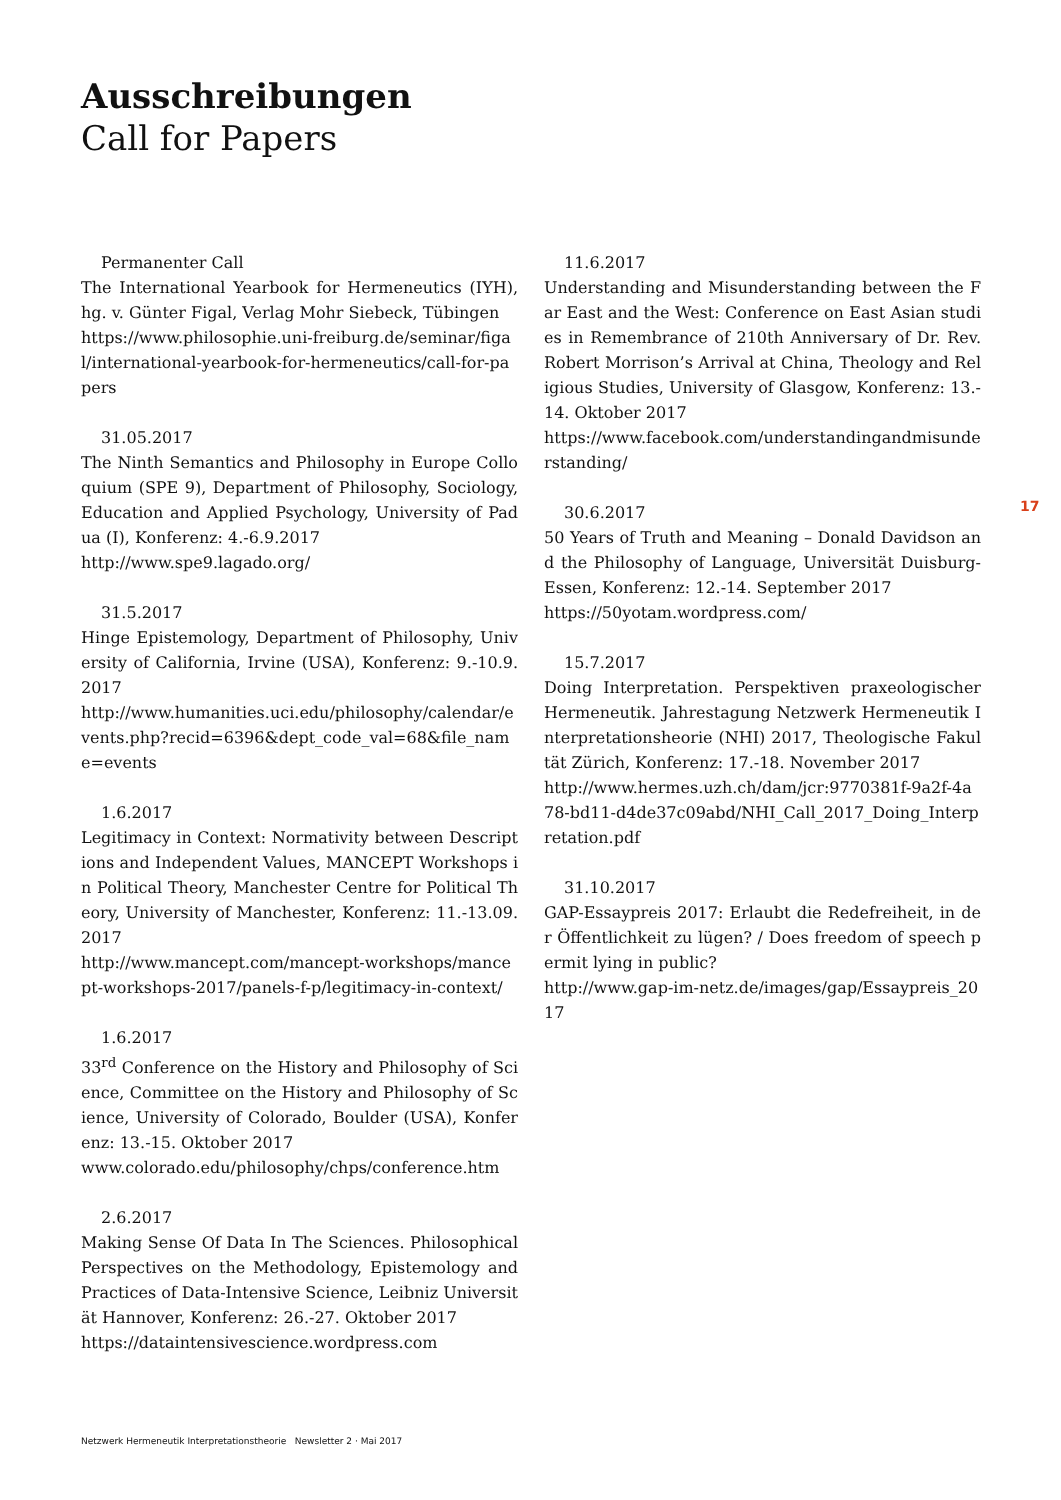Ausschreibungen
Call for Papers
Permanenter Call
The International Yearbook for Hermeneutics (IYH), hg. v. Günter Figal, Verlag Mohr Siebeck, Tübingen
https://www.philosophie.uni-freiburg.de/seminar/figal/international-yearbook-for-hermeneutics/call-for-papers
31.05.2017
The Ninth Semantics and Philosophy in Europe Colloquium (SPE 9), Department of Philosophy, Sociology, Education and Applied Psychology, University of Padua (I), Konferenz: 4.-6.9.2017
http://www.spe9.lagado.org/
31.5.2017
Hinge Epistemology, Department of Philosophy, University of California, Irvine (USA), Konferenz: 9.-10.9.2017
http://www.humanities.uci.edu/philosophy/calendar/events.php?recid=6396&dept_code_val=68&file_name=events
1.6.2017
Legitimacy in Context: Normativity between Descriptions and Independent Values, MANCEPT Workshops in Political Theory, Manchester Centre for Political Theory, University of Manchester, Konferenz: 11.-13.09.2017
http://www.mancept.com/mancept-workshops/mancept-workshops-2017/panels-f-p/legitimacy-in-context/
1.6.2017
33<sup>rd</sup> Conference on the History and Philosophy of Science, Committee on the History and Philosophy of Science, University of Colorado, Boulder (USA), Konferenz: 13.-15. Oktober 2017
www.colorado.edu/philosophy/chps/conference.htm
2.6.2017
Making Sense Of Data In The Sciences. Philosophical Perspectives on the Methodology, Epistemology and Practices of Data-Intensive Science, Leibniz Universität Hannover, Konferenz: 26.-27. Oktober 2017
https://dataintensivescience.wordpress.com
11.6.2017
Understanding and Misunderstanding between the Far East and the West: Conference on East Asian studies in Remembrance of 210th Anniversary of Dr. Rev. Robert Morrison’s Arrival at China, Theology and Religious Studies, University of Glasgow, Konferenz: 13.-14. Oktober 2017
https://www.facebook.com/understandingandmisunderstanding/
30.6.2017
50 Years of Truth and Meaning – Donald Davidson and the Philosophy of Language, Universität Duisburg-Essen, Konferenz: 12.-14. September 2017
https://50yotam.wordpress.com/
15.7.2017
Doing Interpretation. Perspektiven praxeologischer Hermeneutik. Jahrestagung Netzwerk Hermeneutik Interpretationsheorie (NHI) 2017, Theologische Fakultät Zürich, Konferenz: 17.-18. November 2017
http://www.hermes.uzh.ch/dam/jcr:9770381f-9a2f-4a78-bd11-d4de37c09abd/NHI_Call_2017_Doing_Interpretation.pdf
31.10.2017
GAP-Essaypreis 2017: Erlaubt die Redefreiheit, in der Öffentlichkeit zu lügen? / Does freedom of speech permit lying in public?
http://www.gap-im-netz.de/images/gap/Essaypreis_2017
17
Netzwerk Hermeneutik Interpretationstheorie Newsletter 2 · Mai 2017